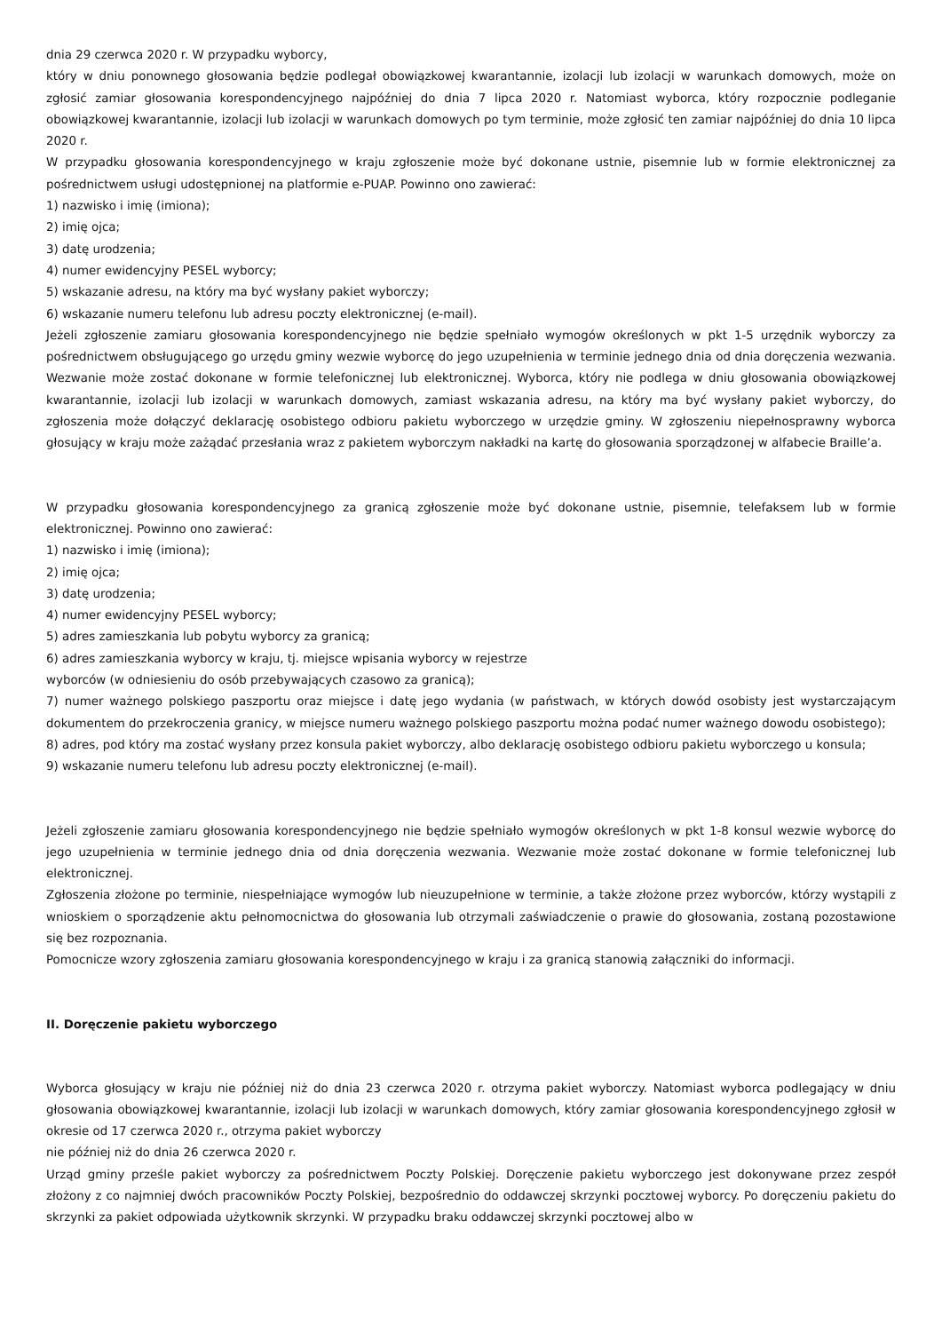dnia 29 czerwca 2020 r. W przypadku wyborcy,
który w dniu ponownego głosowania będzie podlegał obowiązkowej kwarantannie, izolacji lub izolacji w warunkach domowych, może on zgłosić zamiar głosowania korespondencyjnego najpóźniej do dnia 7 lipca 2020 r. Natomiast wyborca, który rozpocznie podleganie obowiązkowej kwarantannie, izolacji lub izolacji w warunkach domowych po tym terminie, może zgłosić ten zamiar najpóźniej do dnia 10 lipca 2020 r.
W przypadku głosowania korespondencyjnego w kraju zgłoszenie może być dokonane ustnie, pisemnie lub w formie elektronicznej za pośrednictwem usługi udostępnionej na platformie e-PUAP. Powinno ono zawierać:
1) nazwisko i imię (imiona);
2) imię ojca;
3) datę urodzenia;
4) numer ewidencyjny PESEL wyborcy;
5) wskazanie adresu, na który ma być wysłany pakiet wyborczy;
6) wskazanie numeru telefonu lub adresu poczty elektronicznej (e-mail).
Jeżeli zgłoszenie zamiaru głosowania korespondencyjnego nie będzie spełniało wymogów określonych w pkt 1-5 urzędnik wyborczy za pośrednictwem obsługującego go urzędu gminy wezwie wyborcę do jego uzupełnienia w terminie jednego dnia od dnia doręczenia wezwania. Wezwanie może zostać dokonane w formie telefonicznej lub elektronicznej. Wyborca, który nie podlega w dniu głosowania obowiązkowej kwarantannie, izolacji lub izolacji w warunkach domowych, zamiast wskazania adresu, na który ma być wysłany pakiet wyborczy, do zgłoszenia może dołączyć deklarację osobistego odbioru pakietu wyborczego w urzędzie gminy. W zgłoszeniu niepełnosprawny wyborca głosujący w kraju może zażądać przesłania wraz z pakietem wyborczym nakładki na kartę do głosowania sporządzonej w alfabecie Braille’a.
W przypadku głosowania korespondencyjnego za granicą zgłoszenie może być dokonane ustnie, pisemnie, telefaksem lub w formie elektronicznej. Powinno ono zawierać:
1) nazwisko i imię (imiona);
2) imię ojca;
3) datę urodzenia;
4) numer ewidencyjny PESEL wyborcy;
5) adres zamieszkania lub pobytu wyborcy za granicą;
6) adres zamieszkania wyborcy w kraju, tj. miejsce wpisania wyborcy w rejestrze
wyborców (w odniesieniu do osób przebywających czasowo za granicą);
7) numer ważnego polskiego paszportu oraz miejsce i datę jego wydania (w państwach, w których dowód osobisty jest wystarczającym dokumentem do przekroczenia granicy, w miejsce numeru ważnego polskiego paszportu można podać numer ważnego dowodu osobistego);
8) adres, pod który ma zostać wysłany przez konsula pakiet wyborczy, albo deklarację osobistego odbioru pakietu wyborczego u konsula;
9) wskazanie numeru telefonu lub adresu poczty elektronicznej (e-mail).
Jeżeli zgłoszenie zamiaru głosowania korespondencyjnego nie będzie spełniało wymogów określonych w pkt 1-8 konsul wezwie wyborcę do jego uzupełnienia w terminie jednego dnia od dnia doręczenia wezwania. Wezwanie może zostać dokonane w formie telefonicznej lub elektronicznej.
Zgłoszenia złożone po terminie, niespełniające wymogów lub nieuzupełnione w terminie, a także złożone przez wyborców, którzy wystąpili z wnioskiem o sporządzenie aktu pełnomocnictwa do głosowania lub otrzymali zaświadczenie o prawie do głosowania, zostaną pozostawione się bez rozpoznania.
Pomocnicze wzory zgłoszenia zamiaru głosowania korespondencyjnego w kraju i za granicą stanowią załączniki do informacji.
II. Doręczenie pakietu wyborczego
Wyborca głosujący w kraju nie później niż do dnia 23 czerwca 2020 r. otrzyma pakiet wyborczy. Natomiast wyborca podlegający w dniu głosowania obowiązkowej kwarantannie, izolacji lub izolacji w warunkach domowych, który zamiar głosowania korespondencyjnego zgłosił w okresie od 17 czerwca 2020 r., otrzyma pakiet wyborczy
nie później niż do dnia 26 czerwca 2020 r.
Urząd gminy prześle pakiet wyborczy za pośrednictwem Poczty Polskiej. Doręczenie pakietu wyborczego jest dokonywane przez zespół złożony z co najmniej dwóch pracowników Poczty Polskiej, bezpośrednio do oddawczej skrzynki pocztowej wyborcy. Po doręczeniu pakietu do skrzynki za pakiet odpowiada użytkownik skrzynki. W przypadku braku oddawczej skrzynki pocztowej albo w